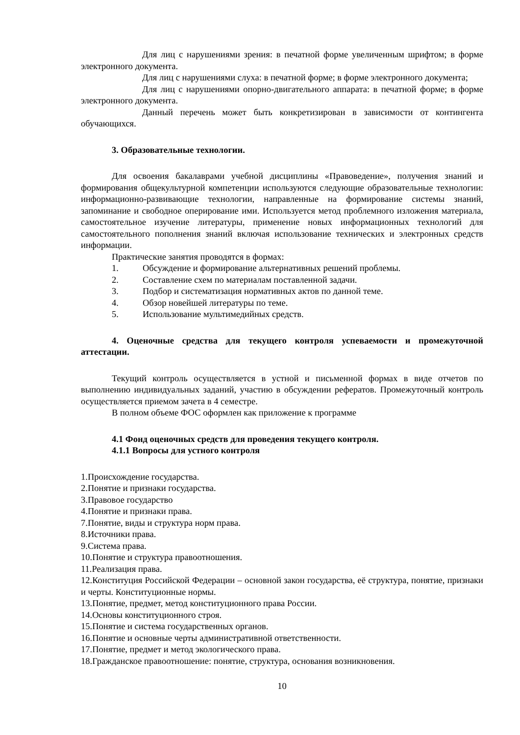Для лиц с нарушениями зрения: в печатной форме увеличенным шрифтом; в форме электронного документа.
Для лиц с нарушениями слуха: в печатной форме; в форме электронного документа;
Для лиц с нарушениями опорно-двигательного аппарата: в печатной форме; в форме электронного документа.
Данный перечень может быть конкретизирован в зависимости от контингента обучающихся.
3. Образовательные технологии.
Для освоения бакалаврами учебной дисциплины «Правоведение», получения знаний и формирования общекультурной компетенции используются следующие образовательные технологии: информационно-развивающие технологии, направленные на формирование системы знаний, запоминание и свободное оперирование ими. Используется метод проблемного изложения материала, самостоятельное изучение литературы, применение новых информационных технологий для самостоятельного пополнения знаний включая использование технических и электронных средств информации.
Практические занятия проводятся в формах:
1. Обсуждение и формирование альтернативных решений проблемы.
2. Составление схем по материалам поставленной задачи.
3. Подбор и систематизация нормативных актов по данной теме.
4. Обзор новейшей литературы по теме.
5. Использование мультимедийных средств.
4. Оценочные средства для текущего контроля успеваемости и промежуточной аттестации.
Текущий контроль осуществляется в устной и письменной формах в виде отчетов по выполнению индивидуальных заданий, участию в обсуждении рефератов. Промежуточный контроль осуществляется приемом зачета в 4 семестре.
В полном объеме ФОС оформлен как приложение к программе
4.1 Фонд оценочных средств для проведения текущего контроля.
4.1.1 Вопросы для устного контроля
1.Происхождение государства.
2.Понятие и признаки государства.
3.Правовое государство
4.Понятие и признаки права.
7.Понятие, виды и структура норм права.
8.Источники права.
9.Система права.
10.Понятие и структура правоотношения.
11.Реализация права.
12.Конституция Российской Федерации – основной закон государства, её структура, понятие, признаки и черты. Конституционные нормы.
13.Понятие, предмет, метод конституционного права России.
14.Основы конституционного строя.
15.Понятие и система государственных органов.
16.Понятие и основные черты административной ответственности.
17.Понятие, предмет и метод экологического права.
18.Гражданское правоотношение: понятие, структура, основания возникновения.
10